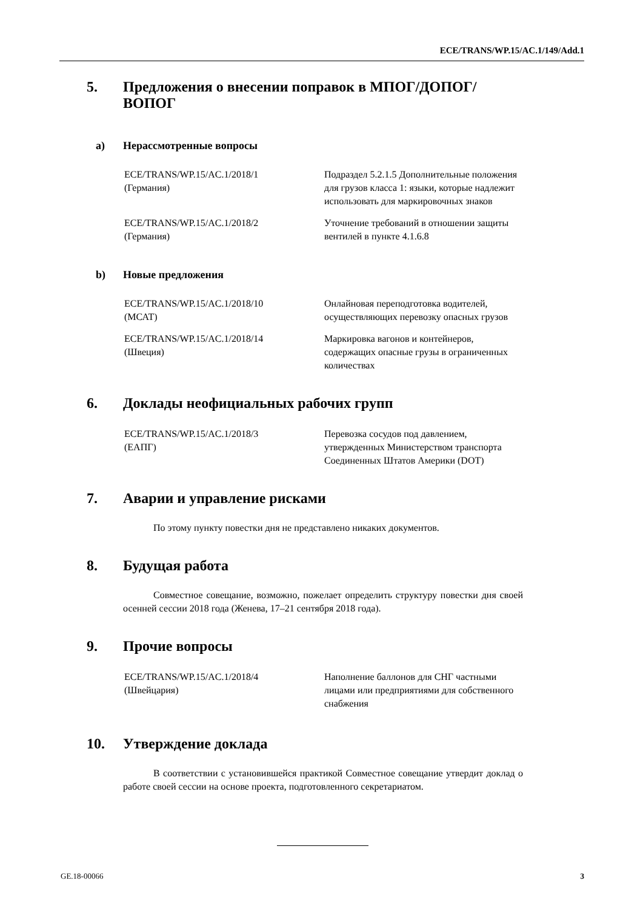ECE/TRANS/WP.15/AC.1/149/Add.1
5. Предложения о внесении поправок в МПОГ/ДОПОГ/ ВОПОГ
a) Нерассмотренные вопросы
ECE/TRANS/WP.15/AC.1/2018/1
(Германия)
Подраздел 5.2.1.5 Дополнительные положения для грузов класса 1: языки, которые надлежит использовать для маркировочных знаков
ECE/TRANS/WP.15/AC.1/2018/2
(Германия)
Уточнение требований в отношении защиты вентилей в пункте 4.1.6.8
b) Новые предложения
ECE/TRANS/WP.15/AC.1/2018/10
(МСАТ)
Онлайновая переподготовка водителей, осуществляющих перевозку опасных грузов
ECE/TRANS/WP.15/AC.1/2018/14
(Швеция)
Маркировка вагонов и контейнеров, содержащих опасные грузы в ограниченных количествах
6. Доклады неофициальных рабочих групп
ECE/TRANS/WP.15/AC.1/2018/3
(ЕАПГ)
Перевозка сосудов под давлением, утвержденных Министерством транспорта Соединенных Штатов Америки (DOT)
7. Аварии и управление рисками
По этому пункту повестки дня не представлено никаких документов.
8. Будущая работа
Совместное совещание, возможно, пожелает определить структуру повестки дня своей осенней сессии 2018 года (Женева, 17–21 сентября 2018 года).
9. Прочие вопросы
ECE/TRANS/WP.15/AC.1/2018/4
(Швейцария)
Наполнение баллонов для СНГ частными лицами или предприятиями для собственного снабжения
10. Утверждение доклада
В соответствии с установившейся практикой Совместное совещание утвердит доклад о работе своей сессии на основе проекта, подготовленного секретариатом.
GE.18-00066 3